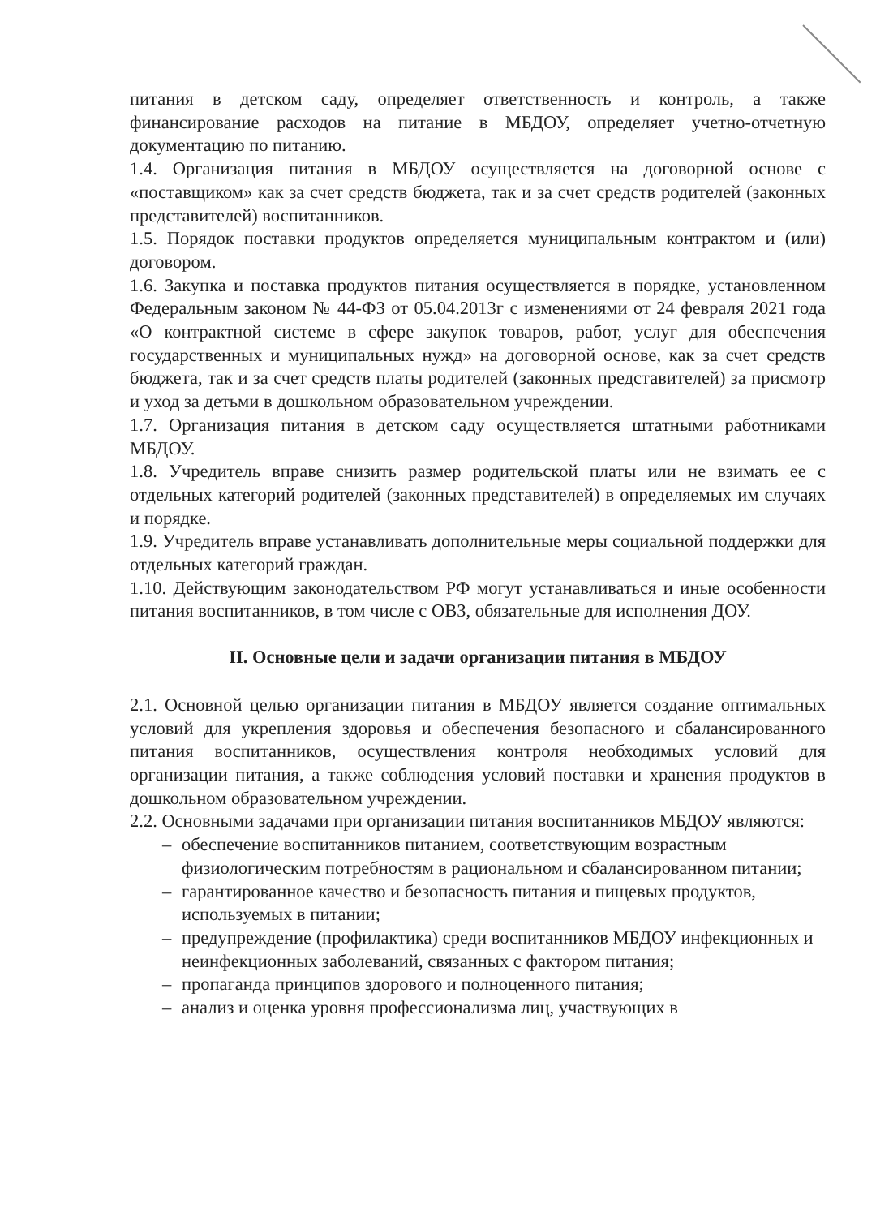питания в детском саду, определяет ответственность и контроль, а также финансирование расходов на питание в МБДОУ, определяет учетно-отчетную документацию по питанию.
1.4. Организация питания в МБДОУ осуществляется на договорной основе с «поставщиком» как за счет средств бюджета, так и за счет средств родителей (законных представителей) воспитанников.
1.5. Порядок поставки продуктов определяется муниципальным контрактом и (или) договором.
1.6. Закупка и поставка продуктов питания осуществляется в порядке, установленном Федеральным законом № 44-ФЗ от 05.04.2013г с изменениями от 24 февраля 2021 года «О контрактной системе в сфере закупок товаров, работ, услуг для обеспечения государственных и муниципальных нужд» на договорной основе, как за счет средств бюджета, так и за счет средств платы родителей (законных представителей) за присмотр и уход за детьми в дошкольном образовательном учреждении.
1.7. Организация питания в детском саду осуществляется штатными работниками МБДОУ.
1.8. Учредитель вправе снизить размер родительской платы или не взимать ее с отдельных категорий родителей (законных представителей) в определяемых им случаях и порядке.
1.9. Учредитель вправе устанавливать дополнительные меры социальной поддержки для отдельных категорий граждан.
1.10. Действующим законодательством РФ могут устанавливаться и иные особенности питания воспитанников, в том числе с ОВЗ, обязательные для исполнения ДОУ.
II. Основные цели и задачи организации питания в МБДОУ
2.1. Основной целью организации питания в МБДОУ является создание оптимальных условий для укрепления здоровья и обеспечения безопасного и сбалансированного питания воспитанников, осуществления контроля необходимых условий для организации питания, а также соблюдения условий поставки и хранения продуктов в дошкольном образовательном учреждении.
2.2. Основными задачами при организации питания воспитанников МБДОУ являются:
– обеспечение воспитанников питанием, соответствующим возрастным физиологическим потребностям в рациональном и сбалансированном питании;
– гарантированное качество и безопасность питания и пищевых продуктов, используемых в питании;
– предупреждение (профилактика) среди воспитанников МБДОУ инфекционных и неинфекционных заболеваний, связанных с фактором питания;
– пропаганда принципов здорового и полноценного питания;
– анализ и оценка уровня профессионализма лиц, участвующих в